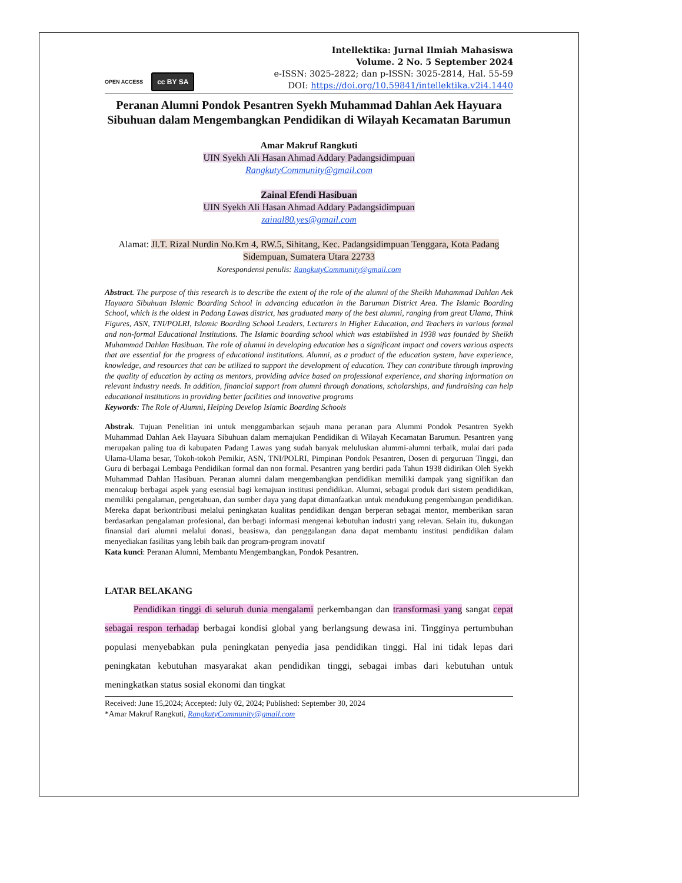OPEN ACCESS cc BY SA
Intellektika: Jurnal Ilmiah Mahasiswa
Volume. 2 No. 5 September 2024
e-ISSN: 3025-2822; dan p-ISSN: 3025-2814, Hal. 55-59
DOI: https://doi.org/10.59841/intellektika.v2i4.1440
Peranan Alumni Pondok Pesantren Syekh Muhammad Dahlan Aek Hayuara Sibuhuan dalam Mengembangkan Pendidikan di Wilayah Kecamatan Barumun
Amar Makruf Rangkuti
UIN Syekh Ali Hasan Ahmad Addary Padangsidimpuan
RangkutyCommunity@gmail.com
Zainal Efendi Hasibuan
UIN Syekh Ali Hasan Ahmad Addary Padangsidimpuan
zainal80.yes@gmail.com
Alamat: Jl.T. Rizal Nurdin No.Km 4, RW.5, Sihitang, Kec. Padangsidimpuan Tenggara, Kota Padang Sidempuan, Sumatera Utara 22733
Korespondensi penulis: RangkutyCommunity@gmail.com
Abstract. The purpose of this research is to describe the extent of the role of the alumni of the Sheikh Muhammad Dahlan Aek Hayuara Sibuhuan Islamic Boarding School in advancing education in the Barumun District Area. The Islamic Boarding School, which is the oldest in Padang Lawas district, has graduated many of the best alumni, ranging from great Ulama, Think Figures, ASN, TNI/POLRI, Islamic Boarding School Leaders, Lecturers in Higher Education, and Teachers in various formal and non-formal Educational Institutions. The Islamic boarding school which was established in 1938 was founded by Sheikh Muhammad Dahlan Hasibuan. The role of alumni in developing education has a significant impact and covers various aspects that are essential for the progress of educational institutions. Alumni, as a product of the education system, have experience, knowledge, and resources that can be utilized to support the development of education. They can contribute through improving the quality of education by acting as mentors, providing advice based on professional experience, and sharing information on relevant industry needs. In addition, financial support from alumni through donations, scholarships, and fundraising can help educational institutions in providing better facilities and innovative programs
Keywords: The Role of Alumni, Helping Develop Islamic Boarding Schools
Abstrak. Tujuan Penelitian ini untuk menggambarkan sejauh mana peranan para Alummi Pondok Pesantren Syekh Muhammad Dahlan Aek Hayuara Sibuhuan dalam memajukan Pendidikan di Wilayah Kecamatan Barumun. Pesantren yang merupakan paling tua di kabupaten Padang Lawas yang sudah banyak meluluskan alummi-alumni terbaik, mulai dari pada Ulama-Ulama besar, Tokoh-tokoh Pemikir, ASN, TNI/POLRI, Pimpinan Pondok Pesantren, Dosen di perguruan Tinggi, dan Guru di berbagai Lembaga Pendidikan formal dan non formal. Pesantren yang berdiri pada Tahun 1938 didirikan Oleh Syekh Muhammad Dahlan Hasibuan. Peranan alumni dalam mengembangkan pendidikan memiliki dampak yang signifikan dan mencakup berbagai aspek yang esensial bagi kemajuan institusi pendidikan. Alumni, sebagai produk dari sistem pendidikan, memiliki pengalaman, pengetahuan, dan sumber daya yang dapat dimanfaatkan untuk mendukung pengembangan pendidikan. Mereka dapat berkontribusi melalui peningkatan kualitas pendidikan dengan berperan sebagai mentor, memberikan saran berdasarkan pengalaman profesional, dan berbagi informasi mengenai kebutuhan industri yang relevan. Selain itu, dukungan finansial dari alumni melalui donasi, beasiswa, dan penggalangan dana dapat membantu institusi pendidikan dalam menyediakan fasilitas yang lebih baik dan program-program inovatif
Kata kunci: Peranan Alumni, Membantu Mengembangkan, Pondok Pesantren.
LATAR BELAKANG
Pendidikan tinggi di seluruh dunia mengalami perkembangan dan transformasi yang sangat cepat sebagai respon terhadap berbagai kondisi global yang berlangsung dewasa ini. Tingginya pertumbuhan populasi menyebabkan pula peningkatan penyedia jasa pendidikan tinggi. Hal ini tidak lepas dari peningkatan kebutuhan masyarakat akan pendidikan tinggi, sebagai imbas dari kebutuhan untuk meningkatkan status sosial ekonomi dan tingkat
Received: June 15,2024; Accepted: July 02, 2024; Published: September 30, 2024
*Amar Makruf Rangkuti, RangkutyCommunity@gmail.com